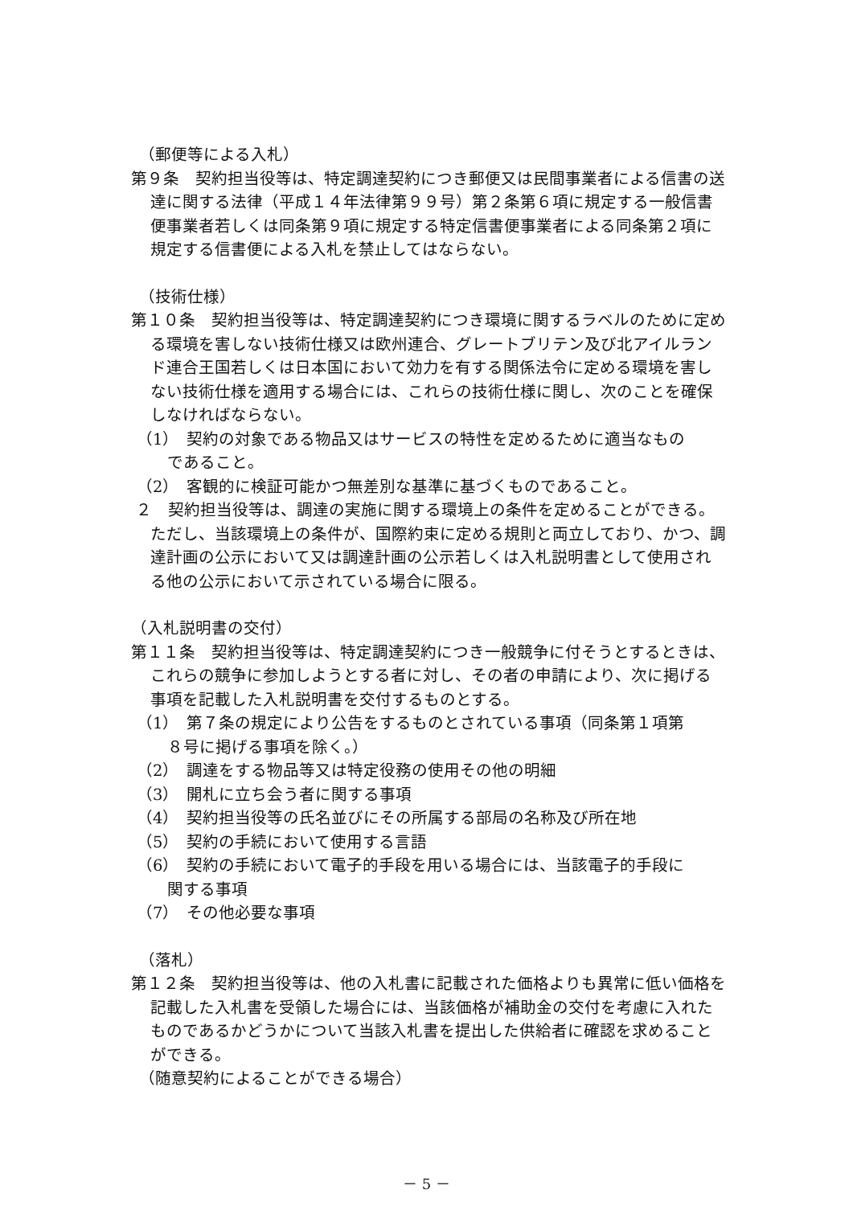（郵便等による入札）
第９条　契約担当役等は、特定調達契約につき郵便又は民間事業者による信書の送達に関する法律（平成１４年法律第９９号）第２条第６項に規定する一般信書便事業者若しくは同条第９項に規定する特定信書便事業者による同条第２項に規定する信書便による入札を禁止してはならない。
（技術仕様）
第１０条　契約担当役等は、特定調達契約につき環境に関するラベルのために定める環境を害しない技術仕様又は欧州連合、グレートブリテン及び北アイルランド連合王国若しくは日本国において効力を有する関係法令に定める環境を害しない技術仕様を適用する場合には、これらの技術仕様に関し、次のことを確保しなければならない。
（1）　契約の対象である物品又はサービスの特性を定めるために適当なものであること。
（2）　客観的に検証可能かつ無差別な基準に基づくものであること。
２　契約担当役等は、調達の実施に関する環境上の条件を定めることができる。ただし、当該環境上の条件が、国際約束に定める規則と両立しており、かつ、調達計画の公示において又は調達計画の公示若しくは入札説明書として使用される他の公示において示されている場合に限る。
（入札説明書の交付）
第１１条　契約担当役等は、特定調達契約につき一般競争に付そうとするときは、これらの競争に参加しようとする者に対し、その者の申請により、次に掲げる事項を記載した入札説明書を交付するものとする。
（1）　第７条の規定により公告をするものとされている事項（同条第１項第８号に掲げる事項を除く。）
（2）　調達をする物品等又は特定役務の使用その他の明細
（3）　開札に立ち会う者に関する事項
（4）　契約担当役等の氏名並びにその所属する部局の名称及び所在地
（5）　契約の手続において使用する言語
（6）　契約の手続において電子的手段を用いる場合には、当該電子的手段に関する事項
（7）　その他必要な事項
（落札）
第１２条　契約担当役等は、他の入札書に記載された価格よりも異常に低い価格を記載した入札書を受領した場合には、当該価格が補助金の交付を考慮に入れたものであるかどうかについて当該入札書を提出した供給者に確認を求めることができる。
（随意契約によることができる場合）
－ 5 －